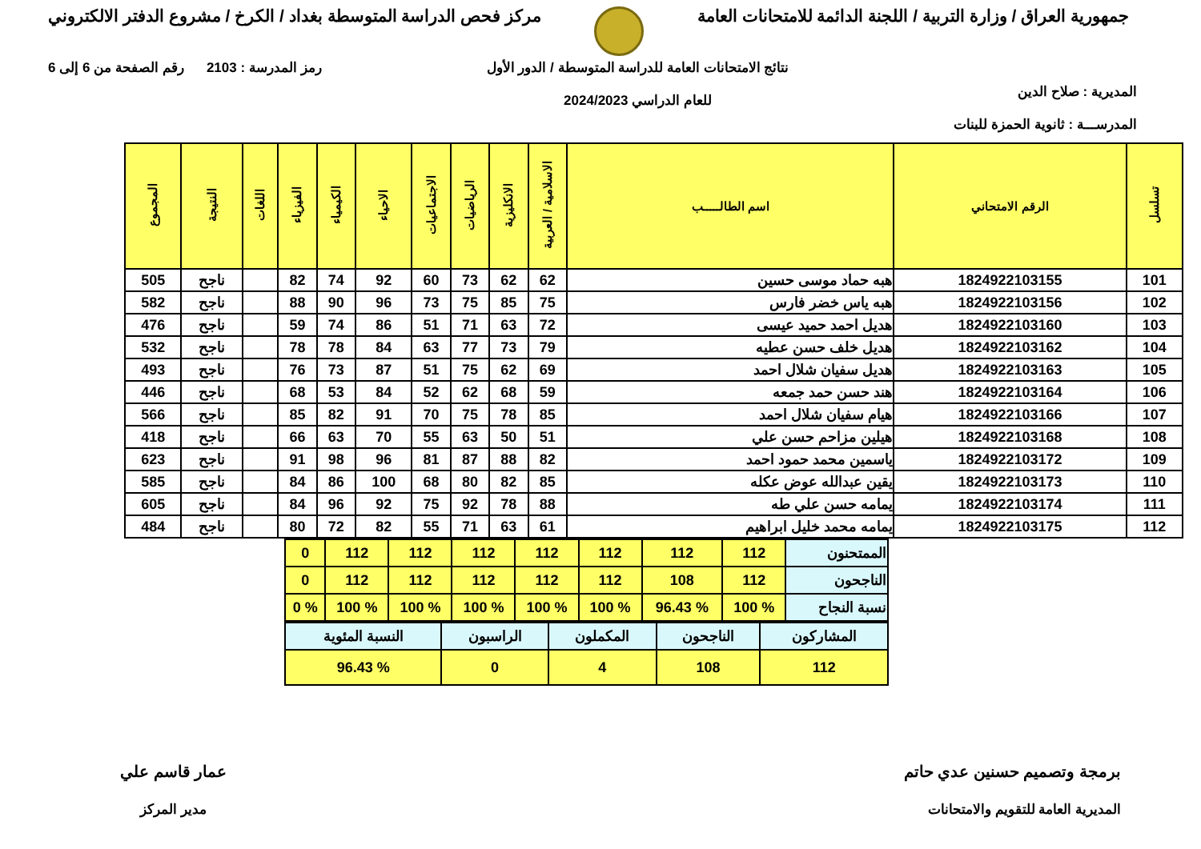جمهورية العراق / وزارة التربية / اللجنة الدائمة للامتحانات العامة
مركز فحص الدراسة المتوسطة بغداد / الكرخ / مشروع الدفتر الالكتروني
المديرية : صلاح الدين
المدرســـة : ثانوية الحمزة للبنات
نتائج الامتحانات العامة للدراسة المتوسطة / الدور الأول
للعام الدراسي 2024/2023
رمز المدرسة : 2103 رقم الصفحة من 6 إلى 6
| تسلسل | الرقم الامتحاني | اسم الطالـــــب | الاسلامية / العربية | الانكليزية | الرياضيات | الاجتماعيات | الاحياء | الكيمياء | الفيزياء | اللغات | النتيجة | المجموع |
| --- | --- | --- | --- | --- | --- | --- | --- | --- | --- | --- | --- | --- |
| 101 | 1824922103155 | هبه حماد موسى حسين | 62 | 62 | 73 | 60 | 92 | 74 | 82 | | ناجح | 505 |
| 102 | 1824922103156 | هبه ياس خضر فارس | 75 | 85 | 75 | 73 | 96 | 90 | 88 | | ناجح | 582 |
| 103 | 1824922103160 | هديل احمد حميد عيسى | 72 | 63 | 71 | 51 | 86 | 74 | 59 | | ناجح | 476 |
| 104 | 1824922103162 | هديل خلف حسن عطيه | 79 | 73 | 77 | 63 | 84 | 78 | 78 | | ناجح | 532 |
| 105 | 1824922103163 | هديل سفيان شلال احمد | 69 | 62 | 75 | 51 | 87 | 73 | 76 | | ناجح | 493 |
| 106 | 1824922103164 | هند حسن حمد جمعه | 59 | 68 | 62 | 52 | 84 | 53 | 68 | | ناجح | 446 |
| 107 | 1824922103166 | هيام سفيان شلال احمد | 85 | 78 | 75 | 70 | 91 | 82 | 85 | | ناجح | 566 |
| 108 | 1824922103168 | هيلين مزاحم حسن علي | 51 | 50 | 63 | 55 | 70 | 63 | 66 | | ناجح | 418 |
| 109 | 1824922103172 | ياسمين محمد حمود احمد | 82 | 88 | 87 | 81 | 96 | 98 | 91 | | ناجح | 623 |
| 110 | 1824922103173 | يقين عبدالله عوض عكله | 85 | 82 | 80 | 68 | 100 | 86 | 84 | | ناجح | 585 |
| 111 | 1824922103174 | يمامه حسن علي طه | 88 | 78 | 92 | 75 | 92 | 96 | 84 | | ناجح | 605 |
| 112 | 1824922103175 | يمامه محمد خليل ابراهيم | 61 | 63 | 71 | 55 | 82 | 72 | 80 | | ناجح | 484 |
| الممتحنون | 112 | 112 | 112 | 112 | 112 | 112 | 112 | 0 |
| الناجحون | 112 | 108 | 112 | 112 | 112 | 112 | 112 | 0 |
| نسبة النجاح | % 100 | % 96.43 | % 100 | % 100 | % 100 | % 100 | % 100 | % 0 |
| المشاركون | الناجحون | المكملون | الراسبون | النسبة المئوية |
| 112 | 108 | 4 | 0 | % 96.43 |
برمجة وتصميم حسنين عدي حاتم
المديرية العامة للتقويم والامتحانات
عمار قاسم علي
مدير المركز